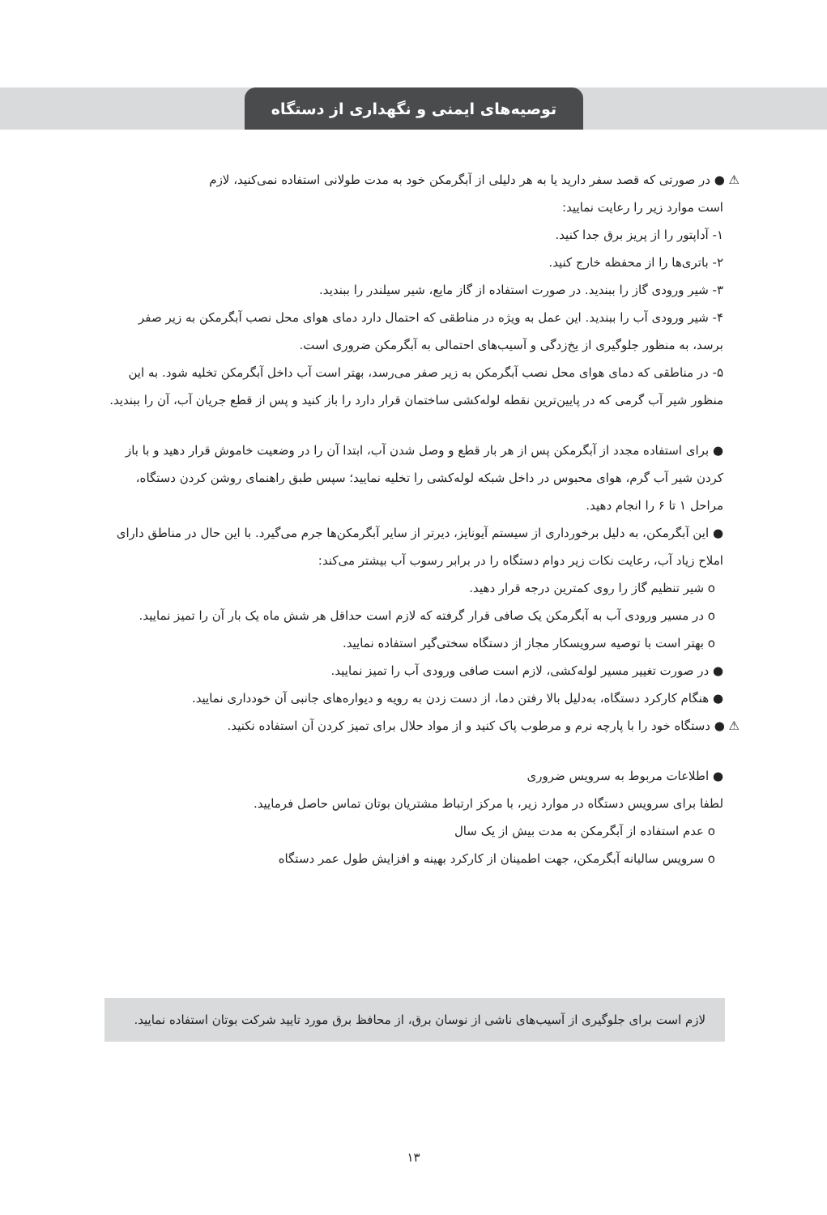توصیه‌های ایمنی و نگهداری از دستگاه
⚠ ● در صورتی که قصد سفر دارید یا به هر دلیلی از آبگرمکن خود به مدت طولانی استفاده نمی‌کنید، لازم
است موارد زیر را رعایت نمایید:
۱- آداپتور را از پریز برق جدا کنید.
۲- باتری‌ها را از محفظه خارج کنید.
۳- شیر ورودی گاز را ببندید. در صورت استفاده از گاز مایع، شیر سیلندر را ببندید.
۴- شیر ورودی آب را ببندید. این عمل به ویژه در مناطقی که احتمال دارد دمای هوای محل نصب آبگرمکن به زیر صفر برسد، به منظور جلوگیری از یخ‌زدگی و آسیب‌های احتمالی به آبگرمکن ضروری است.
۵- در مناطقی که دمای هوای محل نصب آبگرمکن به زیر صفر می‌رسد، بهتر است آب داخل آبگرمکن تخلیه شود. به این منظور شیر آب گرمی که در پایین‌ترین نقطه لوله‌کشی ساختمان قرار دارد را باز کنید و پس از قطع جریان آب، آن را ببندید.
● برای استفاده مجدد از آبگرمکن پس از هر بار قطع و وصل شدن آب، ابتدا آن را در وضعیت خاموش قرار دهید و با باز کردن شیر آب گرم، هوای محبوس در داخل شبکه لوله‌کشی را تخلیه نمایید؛ سپس طبق راهنمای روشن کردن دستگاه، مراحل ۱ تا ۶ را انجام دهید.
● این آبگرمکن، به دلیل برخورداری از سیستم آیونایز، دیرتر از سایر آبگرمکن‌ها جرم می‌گیرد. با این حال در مناطق دارای املاح زیاد آب، رعایت نکات زیر دوام دستگاه را در برابر رسوب آب بیشتر می‌کند:
o شیر تنظیم گاز را روی کمترین درجه قرار دهید.
o در مسیر ورودی آب به آبگرمکن یک صافی قرار گرفته که لازم است حداقل هر شش ماه یک بار آن را تمیز نمایید.
o بهتر است با توصیه سرویسکار مجاز از دستگاه سختی‌گیر استفاده نمایید.
● در صورت تغییر مسیر لوله‌کشی، لازم است صافی ورودی آب را تمیز نمایید.
● هنگام کارکرد دستگاه، به‌دلیل بالا رفتن دما، از دست زدن به رویه و دیواره‌های جانبی آن خودداری نمایید.
⚠ ● دستگاه خود را با پارچه نرم و مرطوب پاک کنید و از مواد حلال برای تمیز کردن آن استفاده نکنید.
● اطلاعات مربوط به سرویس ضروری
لطفا برای سرویس دستگاه در موارد زیر، با مرکز ارتباط مشتریان بوتان تماس حاصل فرمایید.
o عدم استفاده از آبگرمکن به مدت بیش از یک سال
o سرویس سالیانه آبگرمکن، جهت اطمینان از کارکرد بهینه و افزایش طول عمر دستگاه
لازم است برای جلوگیری از آسیب‌های ناشی از نوسان برق، از محافظ برق مورد تایید شرکت بوتان استفاده نمایید.
۱۳